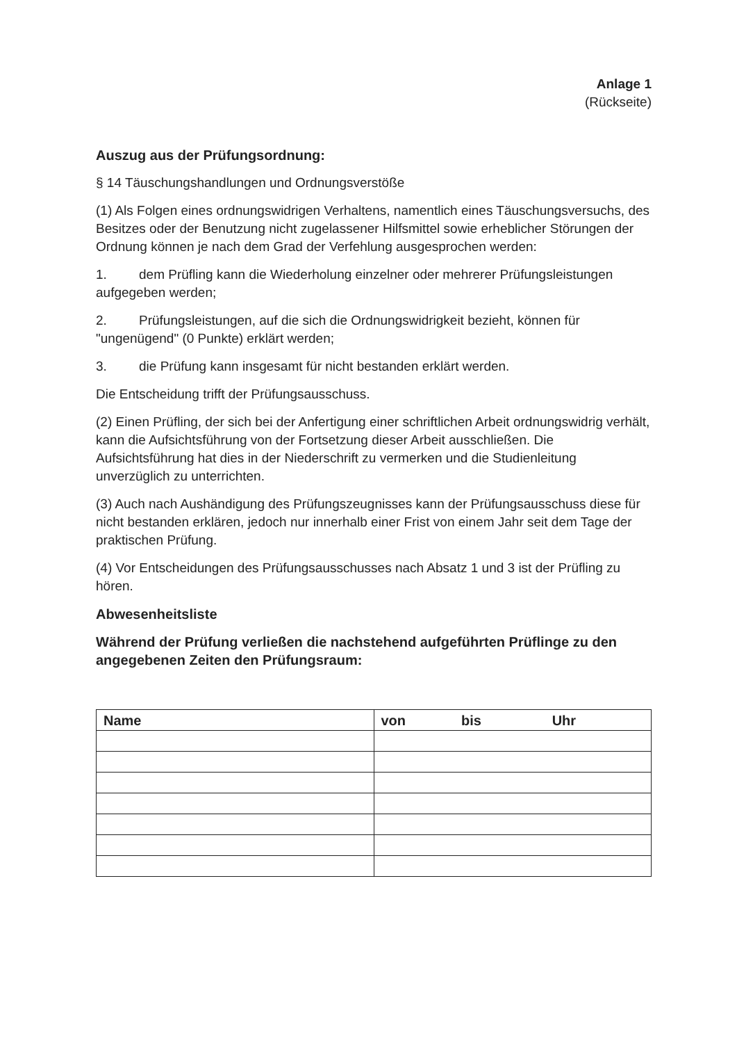Anlage 1
(Rückseite)
Auszug aus der Prüfungsordnung:
§ 14 Täuschungshandlungen und Ordnungsverstöße
(1) Als Folgen eines ordnungswidrigen Verhaltens, namentlich eines Täuschungsversuchs, des Besitzes oder der Benutzung nicht zugelassener Hilfsmittel sowie erheblicher Störungen der Ordnung können je nach dem Grad der Verfehlung ausgesprochen werden:
1. dem Prüfling kann die Wiederholung einzelner oder mehrerer Prüfungsleistungen aufgegeben werden;
2. Prüfungsleistungen, auf die sich die Ordnungswidrigkeit bezieht, können für "ungenügend" (0 Punkte) erklärt werden;
3. die Prüfung kann insgesamt für nicht bestanden erklärt werden.
Die Entscheidung trifft der Prüfungsausschuss.
(2) Einen Prüfling, der sich bei der Anfertigung einer schriftlichen Arbeit ordnungswidrig verhält, kann die Aufsichtsführung von der Fortsetzung dieser Arbeit ausschließen. Die Aufsichtsführung hat dies in der Niederschrift zu vermerken und die Studienleitung unverzüglich zu unterrichten.
(3) Auch nach Aushändigung des Prüfungszeugnisses kann der Prüfungsausschuss diese für nicht bestanden erklären, jedoch nur innerhalb einer Frist von einem Jahr seit dem Tage der praktischen Prüfung.
(4) Vor Entscheidungen des Prüfungsausschusses nach Absatz 1 und 3 ist der Prüfling zu hören.
Abwesenheitsliste
Während der Prüfung verließen die nachstehend aufgeführten Prüflinge zu den angegebenen Zeiten den Prüfungsraum:
| Name | von bis Uhr |
| --- | --- |